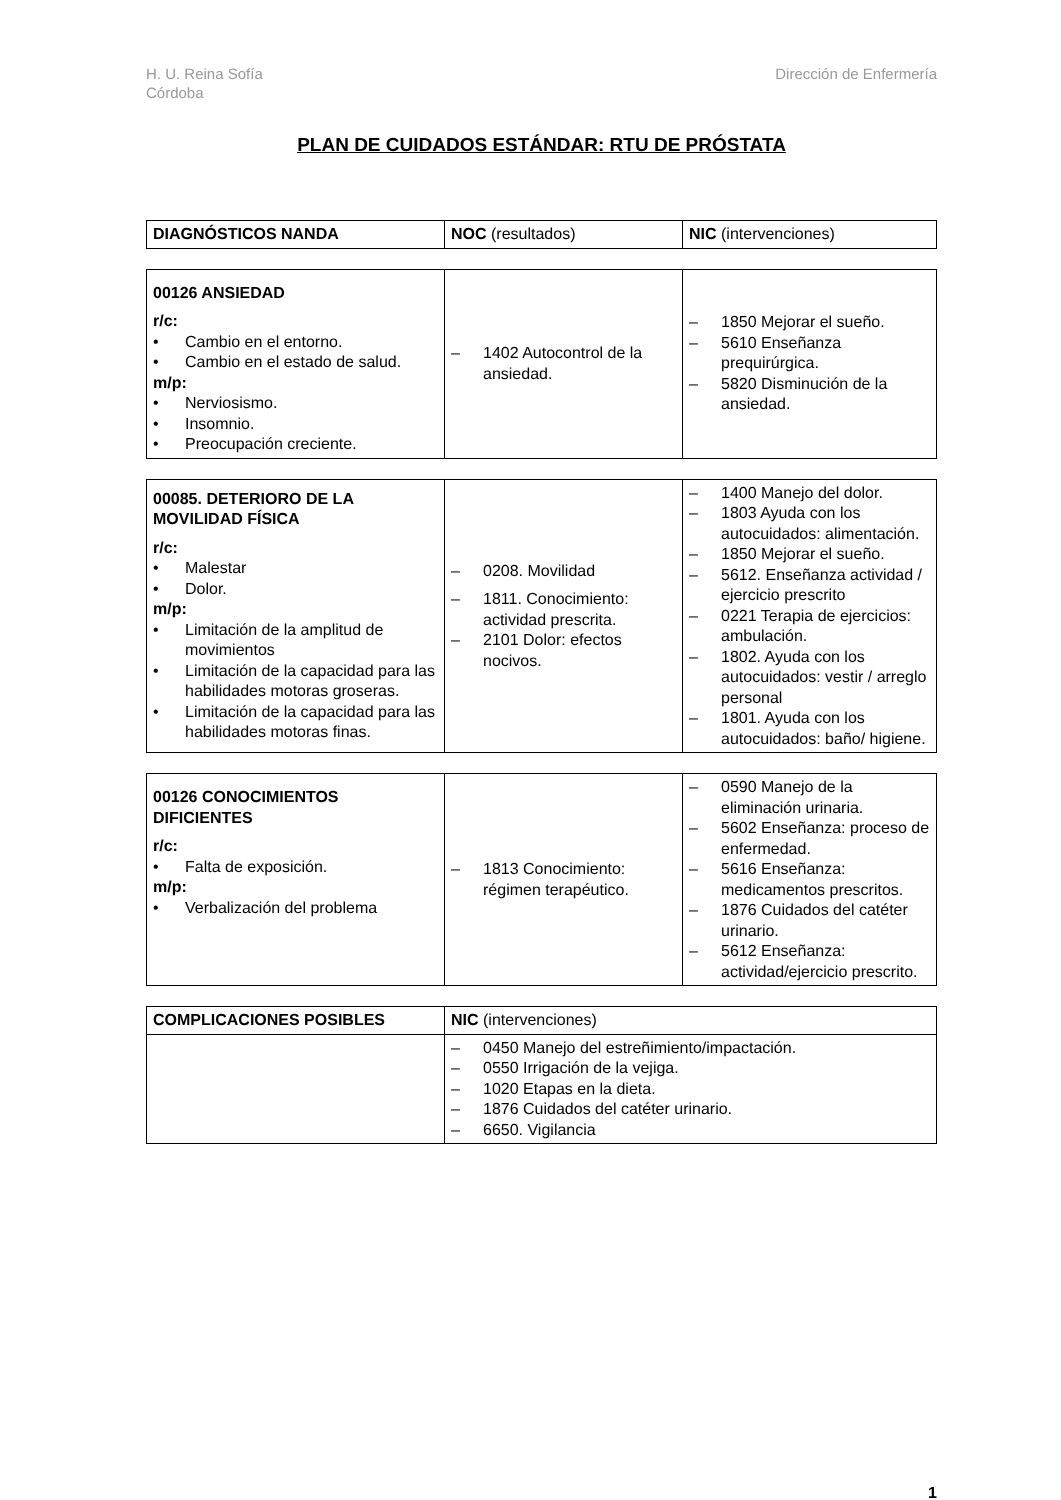H. U. Reina Sofía
Córdoba
Dirección de Enfermería
PLAN DE CUIDADOS ESTÁNDAR: RTU DE PRÓSTATA
| DIAGNÓSTICOS NANDA | NOC (resultados) | NIC (intervenciones) |
| --- | --- | --- |
| 00126 ANSIEDAD r/c: • Cambio en el entorno. • Cambio en el estado de salud. m/p: • Nerviosismo. • Insomnio. • Preocupación creciente. | – 1402 Autocontrol de la ansiedad. | – 1850 Mejorar el sueño. – 5610 Enseñanza prequirúrgica. – 5820 Disminución de la ansiedad. |
| 00085. DETERIORO DE LA MOVILIDAD FÍSICA r/c: • Malestar • Dolor. m/p: • Limitación de la amplitud de movimientos • Limitación de la capacidad para las habilidades motoras groseras. • Limitación de la capacidad para las habilidades motoras finas. | – 0208. Movilidad – 1811. Conocimiento: actividad prescrita. – 2101 Dolor: efectos nocivos. | – 1400 Manejo del dolor. – 1803 Ayuda con los autocuidados: alimentación. – 1850 Mejorar el sueño. – 5612. Enseñanza actividad / ejercicio prescrito – 0221 Terapia de ejercicios: ambulación. – 1802. Ayuda con los autocuidados: vestir / arreglo personal – 1801. Ayuda con los autocuidados: baño/ higiene. |
| 00126 CONOCIMIENTOS DIFICIENTES r/c: • Falta de exposición. m/p: • Verbalización del problema | – 1813 Conocimiento: régimen terapéutico. | – 0590 Manejo de la eliminación urinaria. – 5602 Enseñanza: proceso de enfermedad. – 5616 Enseñanza: medicamentos prescritos. – 1876 Cuidados del catéter urinario. – 5612 Enseñanza: actividad/ejercicio prescrito. |
| COMPLICACIONES POSIBLES | NIC (intervenciones) |
| --- | --- |
| | – 0450 Manejo del estreñimiento/impactación. – 0550 Irrigación de la vejiga. – 1020 Etapas en la dieta. – 1876 Cuidados del catéter urinario. – 6650. Vigilancia |
1